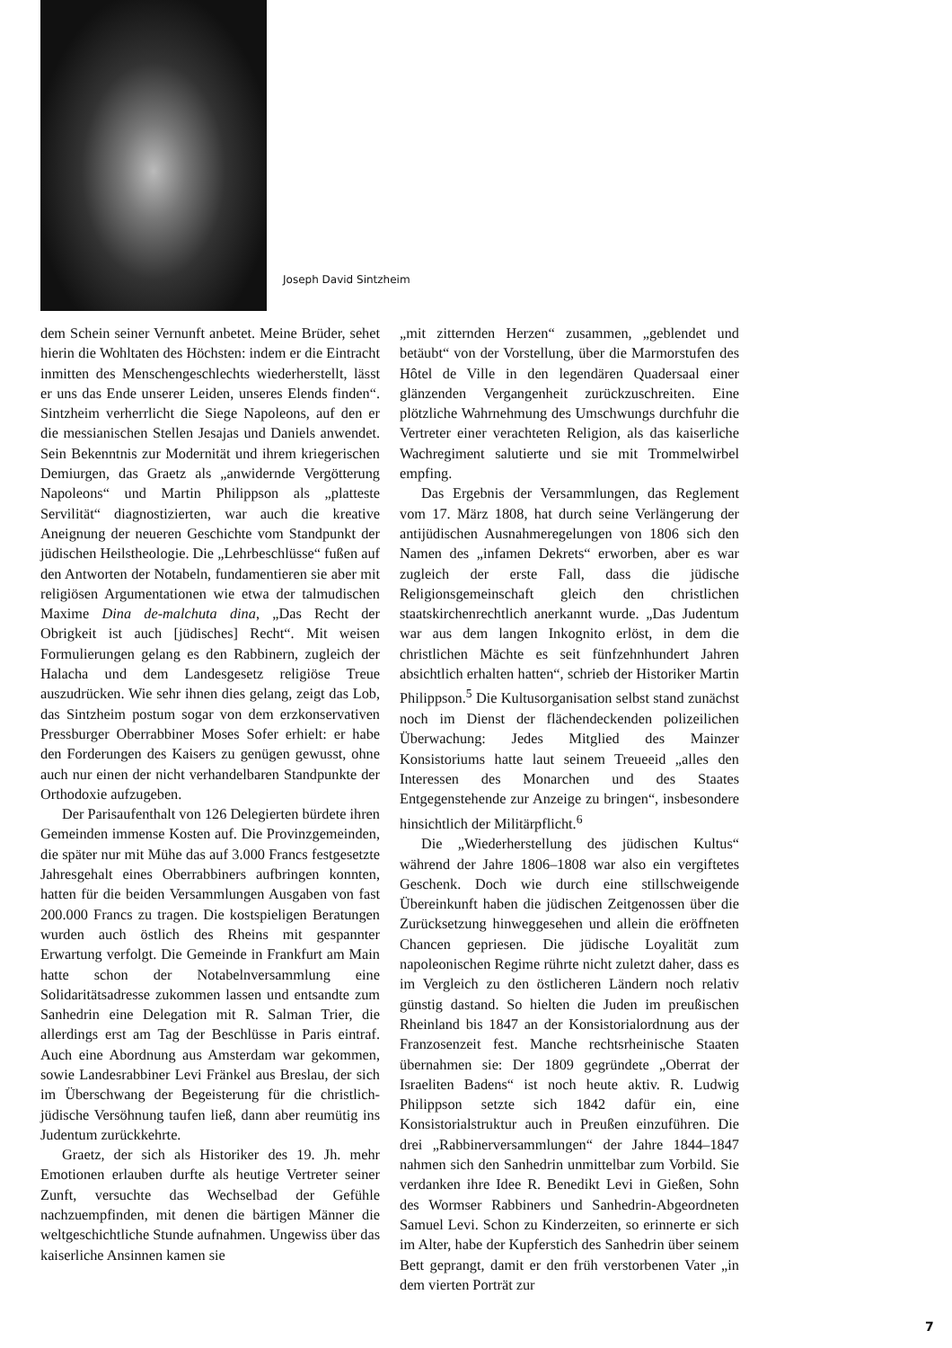Joseph David Sintzheim
dem Schein seiner Vernunft anbetet. Meine Brüder, sehet hierin die Wohltaten des Höchsten: indem er die Eintracht inmitten des Menschengeschlechts wiederherstellt, lässt er uns das Ende unserer Leiden, unseres Elends finden“. Sintzheim verherrlicht die Siege Napoleons, auf den er die messianischen Stellen Jesajas und Daniels anwendet. Sein Bekenntnis zur Modernität und ihrem kriegerischen Demiurgen, das Graetz als „anwidernde Vergötterung Napoleons“ und Martin Philippson als „platteste Servilität“ diagnostizierten, war auch die kreative Aneignung der neueren Geschichte vom Standpunkt der jüdischen Heilstheologie. Die „Lehrbeschlüsse“ fußen auf den Antworten der Notabeln, fundamentieren sie aber mit religiösen Argumentationen wie etwa der talmudischen Maxime Dina de-malchuta dina, „Das Recht der Obrigkeit ist auch [jüdisches] Recht“. Mit weisen Formulierungen gelang es den Rabbinern, zugleich der Halacha und dem Landesgesetz religiöse Treue auszudrücken. Wie sehr ihnen dies gelang, zeigt das Lob, das Sintzheim postum sogar von dem erzkonservativen Pressburger Oberrabbiner Moses Sofer erhielt: er habe den Forderungen des Kaisers zu genügen gewusst, ohne auch nur einen der nicht verhandelbaren Standpunkte der Orthodoxie aufzugeben.
Der Parisaufenthalt von 126 Delegierten bürdete ihren Gemeinden immense Kosten auf. Die Provinzgemeinden, die später nur mit Mühe das auf 3.000 Francs festgesetzte Jahresgehalt eines Oberrabbiners aufbringen konnten, hatten für die beiden Versammlungen Ausgaben von fast 200.000 Francs zu tragen. Die kostspieligen Beratungen wurden auch östlich des Rheins mit gespannter Erwartung verfolgt. Die Gemeinde in Frankfurt am Main hatte schon der Notabelnversammlung eine Solidaritätsadresse zukommen lassen und entsandte zum Sanhedrin eine Delegation mit R. Salman Trier, die allerdings erst am Tag der Beschlüsse in Paris eintraf. Auch eine Abordnung aus Amsterdam war gekommen, sowie Landesrabbiner Levi Fränkel aus Breslau, der sich im Überschwang der Begeisterung für die christlich-jüdische Versöhnung taufen ließ, dann aber reumütig ins Judentum zurückkehrte.
Graetz, der sich als Historiker des 19. Jh. mehr Emotionen erlauben durfte als heutige Vertreter seiner Zunft, versuchte das Wechselbad der Gefühle nachzuempfinden, mit denen die bärtigen Männer die weltgeschichtliche Stunde aufnahmen. Ungewiss über das kaiserliche Ansinnen kamen sie
„mit zitternden Herzen“ zusammen, „geblendet und betäubt“ von der Vorstellung, über die Marmorstufen des Hôtel de Ville in den legendären Quadersaal einer glänzenden Vergangenheit zurückzuschreiten. Eine plötzliche Wahrnehmung des Umschwungs durchfuhr die Vertreter einer verachteten Religion, als das kaiserliche Wachregiment salutierte und sie mit Trommelwirbel empfing.
Das Ergebnis der Versammlungen, das Reglement vom 17. März 1808, hat durch seine Verlängerung der antijüdischen Ausnahmeregelungen von 1806 sich den Namen des „infamen Dekrets“ erworben, aber es war zugleich der erste Fall, dass die jüdische Religionsgemeinschaft gleich den christlichen staatskirchenrechtlich anerkannt wurde. „Das Judentum war aus dem langen Inkognito erlöst, in dem die christlichen Mächte es seit fünfzehnhundert Jahren absichtlich erhalten hatten“, schrieb der Historiker Martin Philippson.<sup>5</sup> Die Kultusorganisation selbst stand zunächst noch im Dienst der flächendeckenden polizeilichen Überwachung: Jedes Mitglied des Mainzer Konsistoriums hatte laut seinem Treueeid „alles den Interessen des Monarchen und des Staates Entgegenstehende zur Anzeige zu bringen“, insbesondere hinsichtlich der Militärpflicht.<sup>6</sup>
Die „Wiederherstellung des jüdischen Kultus“ während der Jahre 1806–1808 war also ein vergiftetes Geschenk. Doch wie durch eine stillschweigende Übereinkunft haben die jüdischen Zeitgenossen über die Zurücksetzung hinweggesehen und allein die eröffneten Chancen gepriesen. Die jüdische Loyalität zum napoleonischen Regime rührte nicht zuletzt daher, dass es im Vergleich zu den östlicheren Ländern noch relativ günstig dastand. So hielten die Juden im preußischen Rheinland bis 1847 an der Konsistorialordnung aus der Franzosenzeit fest. Manche rechtsrheinische Staaten übernahmen sie: Der 1809 gegründete „Oberrat der Israeliten Badens“ ist noch heute aktiv. R. Ludwig Philippson setzte sich 1842 dafür ein, eine Konsistorialstruktur auch in Preußen einzuführen. Die drei „Rabbinerversammlungen“ der Jahre 1844–1847 nahmen sich den Sanhedrin unmittelbar zum Vorbild. Sie verdanken ihre Idee R. Benedikt Levi in Gießen, Sohn des Wormser Rabbiners und Sanhedrin-Abgeordneten Samuel Levi. Schon zu Kinderzeiten, so erinnerte er sich im Alter, habe der Kupferstich des Sanhedrin über seinem Bett geprangt, damit er den früh verstorbenen Vater „in dem vierten Porträt zur
7